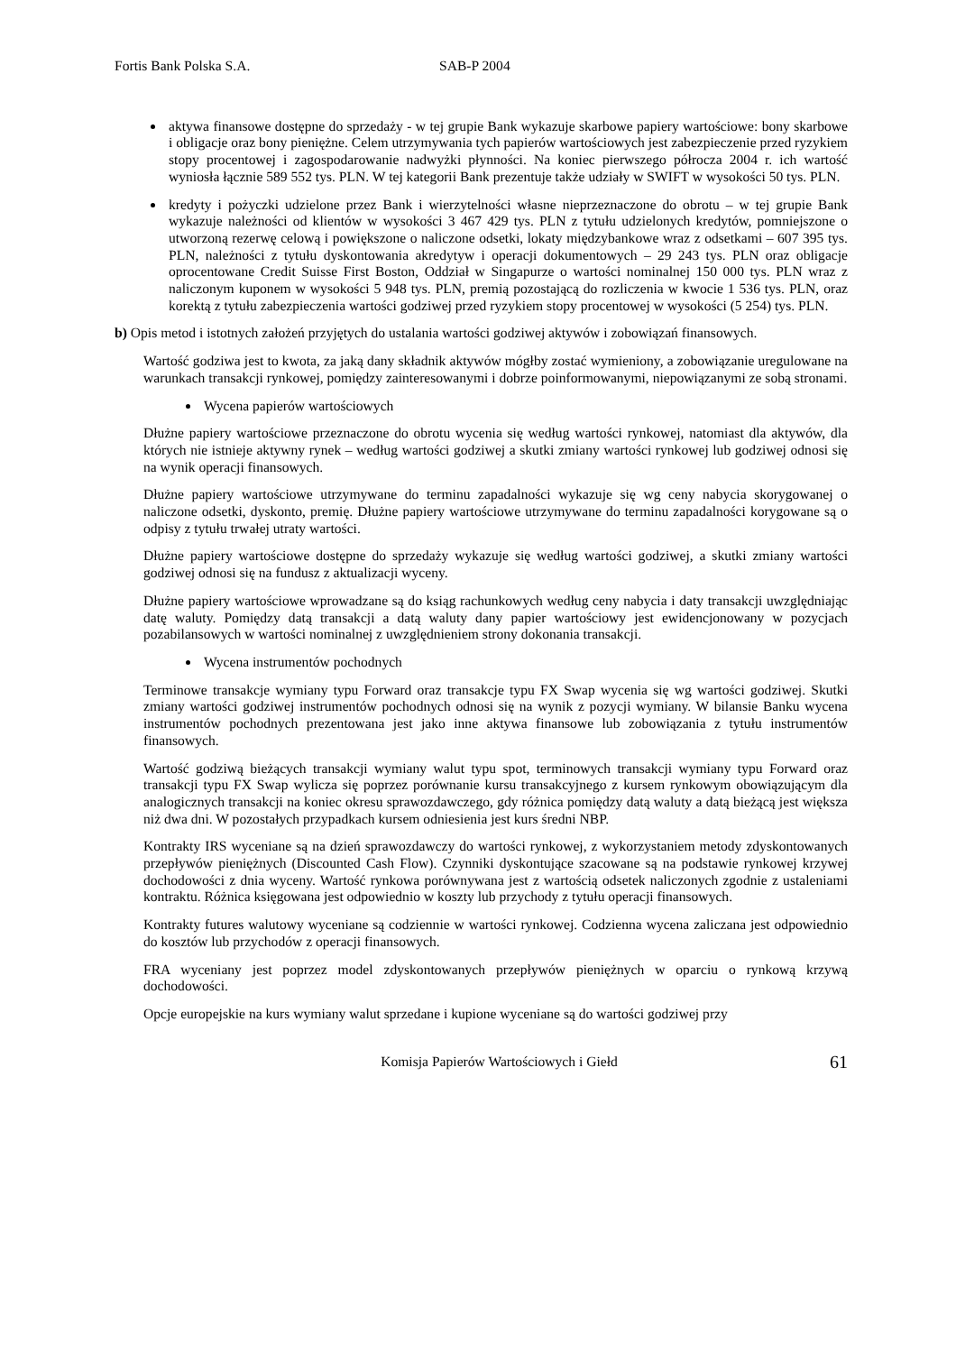Fortis Bank Polska S.A. SAB-P 2004
aktywa finansowe dostępne do sprzedaży - w tej grupie Bank wykazuje skarbowe papiery wartościowe: bony skarbowe i obligacje oraz bony pieniężne. Celem utrzymywania tych papierów wartościowych jest zabezpieczenie przed ryzykiem stopy procentowej i zagospodarowanie nadwyżki płynności. Na koniec pierwszego półrocza 2004 r. ich wartość wyniosła łącznie 589 552 tys. PLN. W tej kategorii Bank prezentuje także udziały w SWIFT w wysokości 50 tys. PLN.
kredyty i pożyczki udzielone przez Bank i wierzytelności własne nieprzeznaczone do obrotu – w tej grupie Bank wykazuje należności od klientów w wysokości 3 467 429 tys. PLN z tytułu udzielonych kredytów, pomniejszone o utworzoną rezerwę celową i powiększone o naliczone odsetki, lokaty międzybankowe wraz z odsetkami – 607 395 tys. PLN, należności z tytułu dyskontowania akredytyw i operacji dokumentowych – 29 243 tys. PLN oraz obligacje oprocentowane Credit Suisse First Boston, Oddział w Singapurze o wartości nominalnej 150 000 tys. PLN wraz z naliczonym kuponem w wysokości 5 948 tys. PLN, premią pozostającą do rozliczenia w kwocie 1 536 tys. PLN, oraz korektą z tytułu zabezpieczenia wartości godziwej przed ryzykiem stopy procentowej w wysokości (5 254) tys. PLN.
b) Opis metod i istotnych założeń przyjętych do ustalania wartości godziwej aktywów i zobowiązań finansowych.
Wartość godziwa jest to kwota, za jaką dany składnik aktywów mógłby zostać wymieniony, a zobowiązanie uregulowane na warunkach transakcji rynkowej, pomiędzy zainteresowanymi i dobrze poinformowanymi, niepowiązanymi ze sobą stronami.
Wycena papierów wartościowych
Dłużne papiery wartościowe przeznaczone do obrotu wycenia się według wartości rynkowej, natomiast dla aktywów, dla których nie istnieje aktywny rynek – według wartości godziwej a skutki zmiany wartości rynkowej lub godziwej odnosi się na wynik operacji finansowych.
Dłużne papiery wartościowe utrzymywane do terminu zapadalności wykazuje się wg ceny nabycia skorygowanej o naliczone odsetki, dyskonto, premię. Dłużne papiery wartościowe utrzymywane do terminu zapadalności korygowane są o odpisy z tytułu trwałej utraty wartości.
Dłużne papiery wartościowe dostępne do sprzedaży wykazuje się według wartości godziwej, a skutki zmiany wartości godziwej odnosi się na fundusz z aktualizacji wyceny.
Dłużne papiery wartościowe wprowadzane są do ksiąg rachunkowych według ceny nabycia i daty transakcji uwzględniając datę waluty. Pomiędzy datą transakcji a datą waluty dany papier wartościowy jest ewidencjonowany w pozycjach pozabilansowych w wartości nominalnej z uwzględnieniem strony dokonania transakcji.
Wycena instrumentów pochodnych
Terminowe transakcje wymiany typu Forward oraz transakcje typu FX Swap wycenia się wg wartości godziwej. Skutki zmiany wartości godziwej instrumentów pochodnych odnosi się na wynik z pozycji wymiany. W bilansie Banku wycena instrumentów pochodnych prezentowana jest jako inne aktywa finansowe lub zobowiązania z tytułu instrumentów finansowych.
Wartość godziwą bieżących transakcji wymiany walut typu spot, terminowych transakcji wymiany typu Forward oraz transakcji typu FX Swap wylicza się poprzez porównanie kursu transakcyjnego z kursem rynkowym obowiązującym dla analogicznych transakcji na koniec okresu sprawozdawczego, gdy różnica pomiędzy datą waluty a datą bieżącą jest większa niż dwa dni. W pozostałych przypadkach kursem odniesienia jest kurs średni NBP.
Kontrakty IRS wyceniane są na dzień sprawozdawczy do wartości rynkowej, z wykorzystaniem metody zdyskontowanych przepływów pieniężnych (Discounted Cash Flow). Czynniki dyskontujące szacowane są na podstawie rynkowej krzywej dochodowości z dnia wyceny. Wartość rynkowa porównywana jest z wartością odsetek naliczonych zgodnie z ustaleniami kontraktu. Różnica księgowana jest odpowiednio w koszty lub przychody z tytułu operacji finansowych.
Kontrakty futures walutowy wyceniane są codziennie w wartości rynkowej. Codzienna wycena zaliczana jest odpowiednio do kosztów lub przychodów z operacji finansowych.
FRA wyceniany jest poprzez model zdyskontowanych przepływów pieniężnych w oparciu o rynkową krzywą dochodowości.
Opcje europejskie na kurs wymiany walut sprzedane i kupione wyceniane są do wartości godziwej przy
Komisja Papierów Wartościowych i Giełd 61